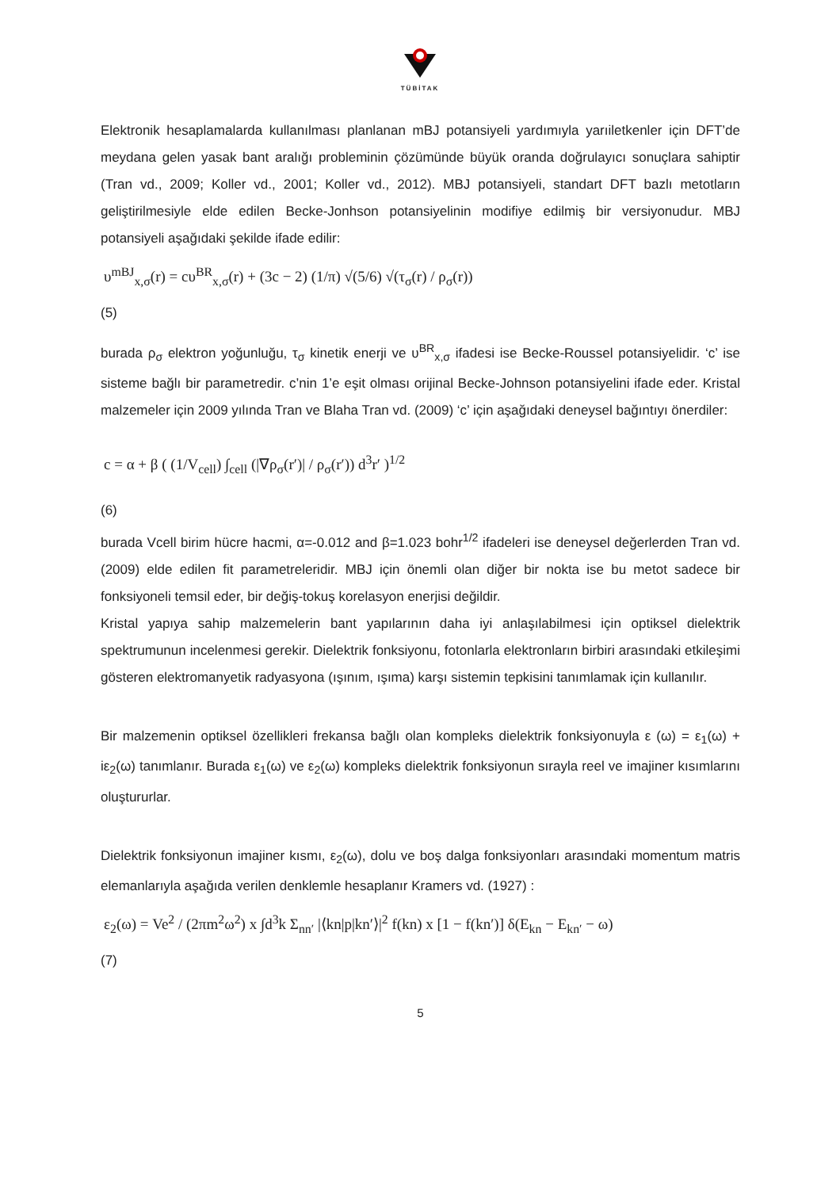TÜBİTAK
Elektronik hesaplamalarda kullanılması planlanan mBJ potansiyeli yardımıyla yarıiletkenler için DFT’de meydana gelen yasak bant aralığı probleminin çözümünde büyük oranda doğrulayıcı sonuçlara sahiptir (Tran vd., 2009; Koller vd., 2001; Koller vd., 2012). MBJ potansiyeli, standart DFT bazlı metotların geliştirilmesiyle elde edilen Becke-Jonhson potansiyelinin modifiye edilmiş bir versiyonudur. MBJ potansiyeli aşağıdaki şekilde ifade edilir:
υ<sup>mBJ</sup><sub>x,σ</sub>(r) = cυ<sup>BR</sup><sub>x,σ</sub>(r) + (3c − 2) (1/π) √(5/6) √(τ<sub>σ</sub>(r) / ρ<sub>σ</sub>(r))
(5)
burada ρ<sub>σ</sub> elektron yoğunluğu, τ<sub>σ</sub> kinetik enerji ve υ<sup>BR</sup><sub>x,σ</sub> ifadesi ise Becke-Roussel potansiyelidir. ‘c’ ise sisteme bağlı bir parametredir. c’nin 1’e eşit olması orijinal Becke-Johnson potansiyelini ifade eder. Kristal malzemeler için 2009 yılında Tran ve Blaha Tran vd. (2009) ‘c’ için aşağıdaki deneysel bağıntıyı önerdiler:
c = α + β ( (1/V<sub>cell</sub>) ∫<sub>cell</sub> (|∇ρ<sub>σ</sub>(r′)| / ρ<sub>σ</sub>(r′)) d<sup>3</sup>r′ )<sup>1/2</sup>
(6)
burada Vcell birim hücre hacmi, α=-0.012 and β=1.023 bohr<sup>1/2</sup> ifadeleri ise deneysel değerlerden Tran vd. (2009) elde edilen fit parametreleridir. MBJ için önemli olan diğer bir nokta ise bu metot sadece bir fonksiyoneli temsil eder, bir değiş-tokuş korelasyon enerjisi değildir.
Kristal yapıya sahip malzemelerin bant yapılarının daha iyi anlaşılabilmesi için optiksel dielektrik spektrumunun incelenmesi gerekir. Dielektrik fonksiyonu, fotonlarla elektronların birbiri arasındaki etkileşimi gösteren elektromanyetik radyasyona (ışınım, ışıma) karşı sistemin tepkisini tanımlamak için kullanılır.
Bir malzemenin optiksel özellikleri frekansa bağlı olan kompleks dielektrik fonksiyonuyla ε (ω) = ε<sub>1</sub>(ω) + iε<sub>2</sub>(ω) tanımlanır. Burada ε<sub>1</sub>(ω) ve ε<sub>2</sub>(ω) kompleks dielektrik fonksiyonun sırayla reel ve imajiner kısımlarını oluştururlar.
Dielektrik fonksiyonun imajiner kısmı, ε<sub>2</sub>(ω), dolu ve boş dalga fonksiyonları arasındaki momentum matris elemanlarıyla aşağıda verilen denklemle hesaplanır Kramers vd. (1927) :
ε<sub>2</sub>(ω) = Ve<sup>2</sup> / (2πm<sup>2</sup>ω<sup>2</sup>) x ∫d<sup>3</sup>k Σ<sub>nn′</sub> |⟨kn|p|kn′⟩|<sup>2</sup> f(kn) x [1 − f(kn′)] δ(E<sub>kn</sub> − E<sub>kn′</sub> − ω)
(7)
5